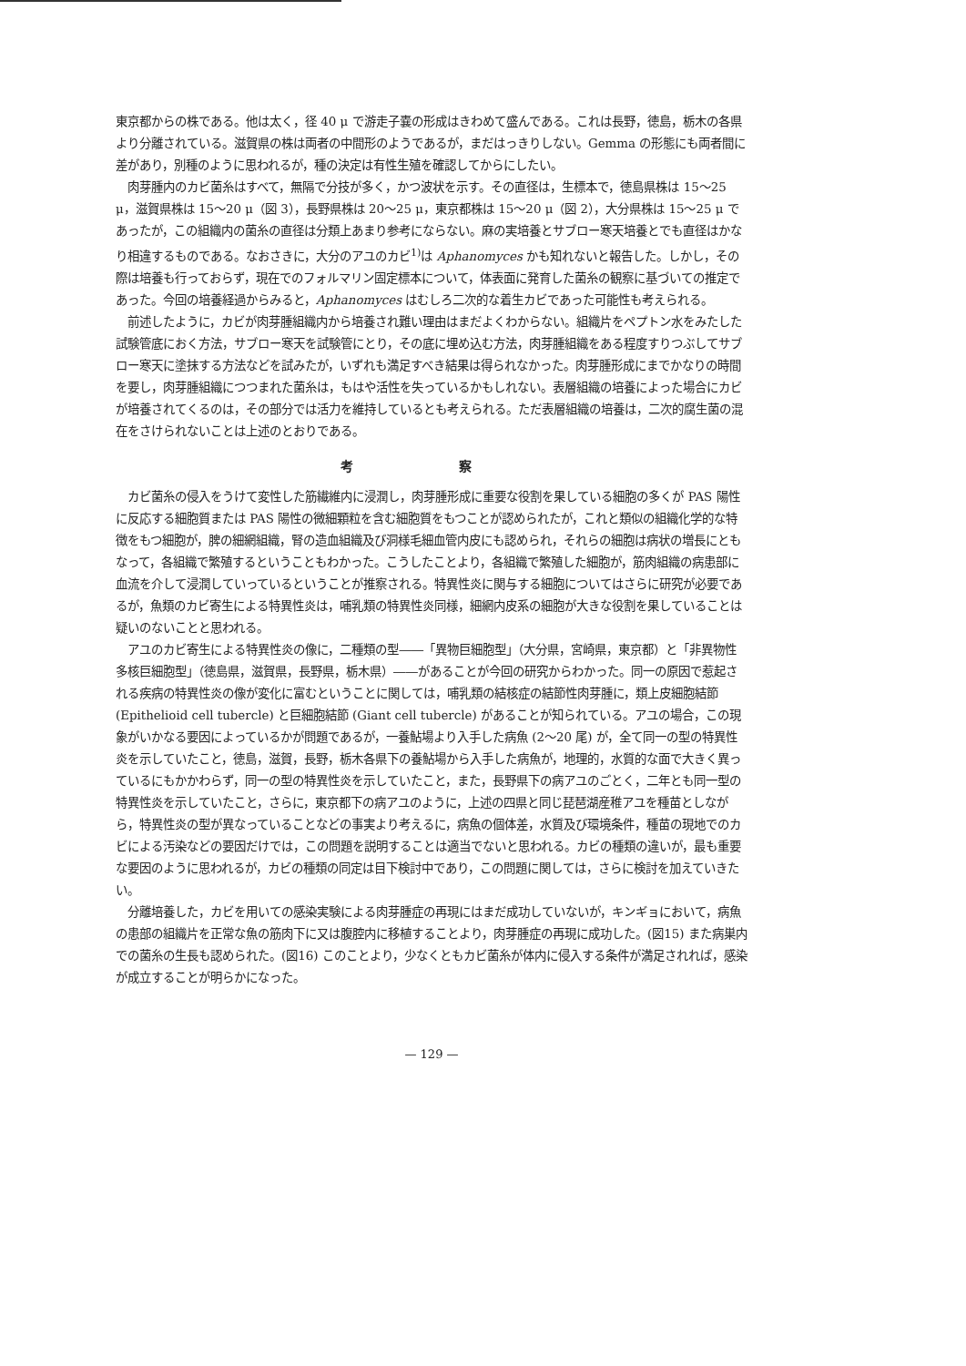東京都からの株である。他は太く，径 40 μ で游走子嚢の形成はきわめて盛んである。これは長野，徳島，栃木の各県より分離されている。滋賀県の株は両者の中間形のようであるが，まだはっきりしない。Gemma の形態にも両者間に差があり，別種のように思われるが，種の決定は有性生殖を確認してからにしたい。
肉芽腫内のカビ菌糸はすべて，無隔で分技が多く，かつ波状を示す。その直径は，生標本で，徳島県株は 15〜25 μ，滋賀県株は 15〜20 μ（図 3），長野県株は 20〜25 μ，東京都株は 15〜20 μ（図 2），大分県株は 15〜25 μ であったが，この組織内の菌糸の直径は分類上あまり参考にならない。麻の実培養とサブロー寒天培養とでも直径はかなり相違するものである。なおさきに，大分のアユのカビ<sup>1)</sup>は Aphanomyces かも知れないと報告した。しかし，その際は培養も行っておらず，現在でのフォルマリン固定標本について，体表面に発育した菌糸の観察に基づいての推定であった。今回の培養経過からみると，Aphanomyces はむしろ二次的な着生カビであった可能性も考えられる。
前述したように，カビが肉芽腫組織内から培養され難い理由はまだよくわからない。組織片をペプトン水をみたした試験管底におく方法，サブロー寒天を試験管にとり，その底に埋め込む方法，肉芽腫組織をある程度すりつぶしてサブロー寒天に塗抹する方法などを試みたが，いずれも満足すべき結果は得られなかった。肉芽腫形成にまでかなりの時間を要し，肉芽腫組織につつまれた菌糸は，もはや活性を失っているかもしれない。表層組織の培養によった場合にカビが培養されてくるのは，その部分では活力を維持しているとも考えられる。ただ表層組織の培養は，二次的腐生菌の混在をさけられないことは上述のとおりである。
考 察
カビ菌糸の侵入をうけて変性した筋繊維内に浸潤し，肉芽腫形成に重要な役割を果している細胞の多くが PAS 陽性に反応する細胞質または PAS 陽性の微細顆粒を含む細胞質をもつことが認められたが，これと類似の組織化学的な特徴をもつ細胞が，脾の細網組織，腎の造血組織及び洞様毛細血管内皮にも認められ，それらの細胞は病状の増長にともなって，各組織で繁殖するということもわかった。こうしたことより，各組織で繁殖した細胞が，筋肉組織の病患部に血流を介して浸潤していっているということが推察される。特異性炎に関与する細胞についてはさらに研究が必要であるが，魚類のカビ寄生による特異性炎は，哺乳類の特異性炎同様，細網内皮系の細胞が大きな役割を果していることは疑いのないことと思われる。
アユのカビ寄生による特異性炎の像に，二種類の型――「異物巨細胞型」（大分県，宮崎県，東京都）と「非異物性多核巨細胞型」（徳島県，滋賀県，長野県，栃木県）――があることが今回の研究からわかった。同一の原因で惹起される疾病の特異性炎の像が変化に富むということに関しては，哺乳類の結核症の結節性肉芽腫に，類上皮細胞結節 (Epithelioid cell tubercle) と巨細胞結節 (Giant cell tubercle) があることが知られている。アユの場合，この現象がいかなる要因によっているかが問題であるが，一養鮎場より入手した病魚 (2〜20 尾) が，全て同一の型の特異性炎を示していたこと，徳島，滋賀，長野，栃木各県下の養鮎場から入手した病魚が，地理的，水質的な面で大きく異っているにもかかわらず，同一の型の特異性炎を示していたこと，また，長野県下の病アユのごとく，二年とも同一型の特異性炎を示していたこと，さらに，東京都下の病アユのように，上述の四県と同じ琵琶湖産稚アユを種苗としながら，特異性炎の型が異なっていることなどの事実より考えるに，病魚の個体差，水質及び環境条件，種苗の現地でのカビによる汚染などの要因だけでは，この問題を説明することは適当でないと思われる。カビの種類の違いが，最も重要な要因のように思われるが，カビの種類の同定は目下検討中であり，この問題に関しては，さらに検討を加えていきたい。
分離培養した，カビを用いての感染実験による肉芽腫症の再現にはまだ成功していないが，キンギョにおいて，病魚の患部の組織片を正常な魚の筋肉下に又は腹腔内に移植することより，肉芽腫症の再現に成功した。(図15) また病巣内での菌糸の生長も認められた。(図16) このことより，少なくともカビ菌糸が体内に侵入する条件が満足されれば，感染が成立することが明らかになった。
— 129 —